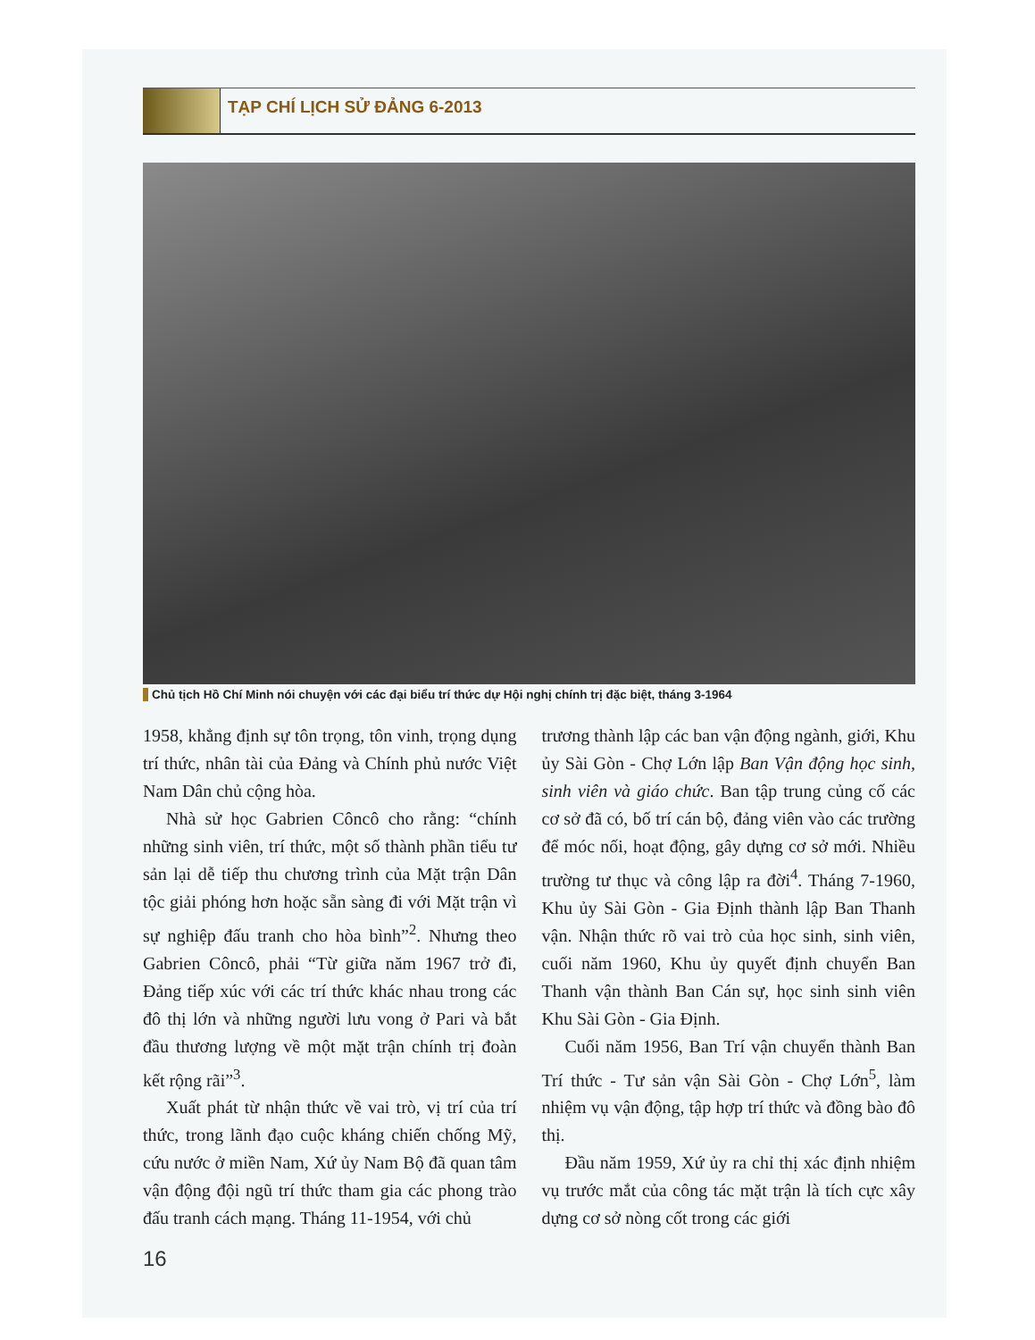TẠP CHÍ LỊCH SỬ ĐẢNG 6-2013
Chủ tịch Hồ Chí Minh nói chuyện với các đại biểu trí thức dự Hội nghị chính trị đặc biệt, tháng 3-1964
1958, khẳng định sự tôn trọng, tôn vinh, trọng dụng trí thức, nhân tài của Đảng và Chính phủ nước Việt Nam Dân chủ cộng hòa.
Nhà sử học Gabrien Côncô cho rằng: “chính những sinh viên, trí thức, một số thành phần tiểu tư sản lại dễ tiếp thu chương trình của Mặt trận Dân tộc giải phóng hơn hoặc sẵn sàng đi với Mặt trận vì sự nghiệp đấu tranh cho hòa bình”<sup>2</sup>. Nhưng theo Gabrien Côncô, phải “Từ giữa năm 1967 trở đi, Đảng tiếp xúc với các trí thức khác nhau trong các đô thị lớn và những người lưu vong ở Pari và bắt đầu thương lượng về một mặt trận chính trị đoàn kết rộng rãi”<sup>3</sup>.
Xuất phát từ nhận thức về vai trò, vị trí của trí thức, trong lãnh đạo cuộc kháng chiến chống Mỹ, cứu nước ở miền Nam, Xứ ủy Nam Bộ đã quan tâm vận động đội ngũ trí thức tham gia các phong trào đấu tranh cách mạng. Tháng 11-1954, với chủ
trương thành lập các ban vận động ngành, giới, Khu ủy Sài Gòn - Chợ Lớn lập Ban Vận động học sinh, sinh viên và giáo chức. Ban tập trung củng cố các cơ sở đã có, bố trí cán bộ, đảng viên vào các trường để móc nối, hoạt động, gây dựng cơ sở mới. Nhiều trường tư thục và công lập ra đời<sup>4</sup>. Tháng 7-1960, Khu ủy Sài Gòn - Gia Định thành lập Ban Thanh vận. Nhận thức rõ vai trò của học sinh, sinh viên, cuối năm 1960, Khu ủy quyết định chuyển Ban Thanh vận thành Ban Cán sự, học sinh sinh viên Khu Sài Gòn - Gia Định.
Cuối năm 1956, Ban Trí vận chuyển thành Ban Trí thức - Tư sản vận Sài Gòn - Chợ Lớn<sup>5</sup>, làm nhiệm vụ vận động, tập hợp trí thức và đồng bào đô thị.
Đầu năm 1959, Xứ ủy ra chỉ thị xác định nhiệm vụ trước mắt của công tác mặt trận là tích cực xây dựng cơ sở nòng cốt trong các giới
16